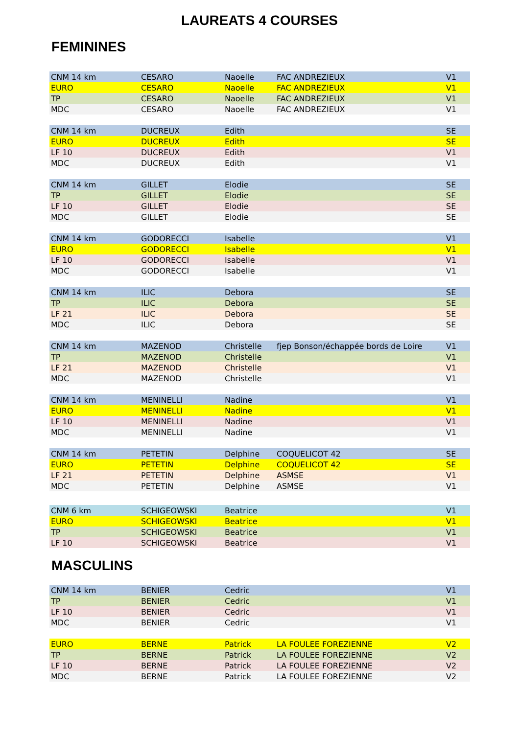LAUREATS 4 COURSES
FEMININES
| CNM 14 km | CESARO | Naoelle | FAC ANDREZIEUX | V1 |
| EURO | CESARO | Naoelle | FAC ANDREZIEUX | V1 |
| TP | CESARO | Naoelle | FAC ANDREZIEUX | V1 |
| MDC | CESARO | Naoelle | FAC ANDREZIEUX | V1 |
| CNM 14 km | DUCREUX | Edith | | SE |
| EURO | DUCREUX | Edith | | SE |
| LF 10 | DUCREUX | Edith | | V1 |
| MDC | DUCREUX | Edith | | V1 |
| CNM 14 km | GILLET | Elodie | | SE |
| TP | GILLET | Elodie | | SE |
| LF 10 | GILLET | Elodie | | SE |
| MDC | GILLET | Elodie | | SE |
| CNM 14 km | GODORECCI | Isabelle | | V1 |
| EURO | GODORECCI | Isabelle | | V1 |
| LF 10 | GODORECCI | Isabelle | | V1 |
| MDC | GODORECCI | Isabelle | | V1 |
| CNM 14 km | ILIC | Debora | | SE |
| TP | ILIC | Debora | | SE |
| LF 21 | ILIC | Debora | | SE |
| MDC | ILIC | Debora | | SE |
| CNM 14 km | MAZENOD | Christelle | fjep Bonson/échappée bords de Loire | V1 |
| TP | MAZENOD | Christelle | | V1 |
| LF 21 | MAZENOD | Christelle | | V1 |
| MDC | MAZENOD | Christelle | | V1 |
| CNM 14 km | MENINELLI | Nadine | | V1 |
| EURO | MENINELLI | Nadine | | V1 |
| LF 10 | MENINELLI | Nadine | | V1 |
| MDC | MENINELLI | Nadine | | V1 |
| CNM 14 km | PETETIN | Delphine | COQUELICOT 42 | SE |
| EURO | PETETIN | Delphine | COQUELICOT 42 | SE |
| LF 21 | PETETIN | Delphine | ASMSE | V1 |
| MDC | PETETIN | Delphine | ASMSE | V1 |
| CNM 6 km | SCHIGEOWSKI | Beatrice | | V1 |
| EURO | SCHIGEOWSKI | Beatrice | | V1 |
| TP | SCHIGEOWSKI | Beatrice | | V1 |
| LF 10 | SCHIGEOWSKI | Beatrice | | V1 |
MASCULINS
| CNM 14 km | BENIER | Cedric | | V1 |
| TP | BENIER | Cedric | | V1 |
| LF 10 | BENIER | Cedric | | V1 |
| MDC | BENIER | Cedric | | V1 |
| EURO | BERNE | Patrick | LA FOULEE FOREZIENNE | V2 |
| TP | BERNE | Patrick | LA FOULEE FOREZIENNE | V2 |
| LF 10 | BERNE | Patrick | LA FOULEE FOREZIENNE | V2 |
| MDC | BERNE | Patrick | LA FOULEE FOREZIENNE | V2 |